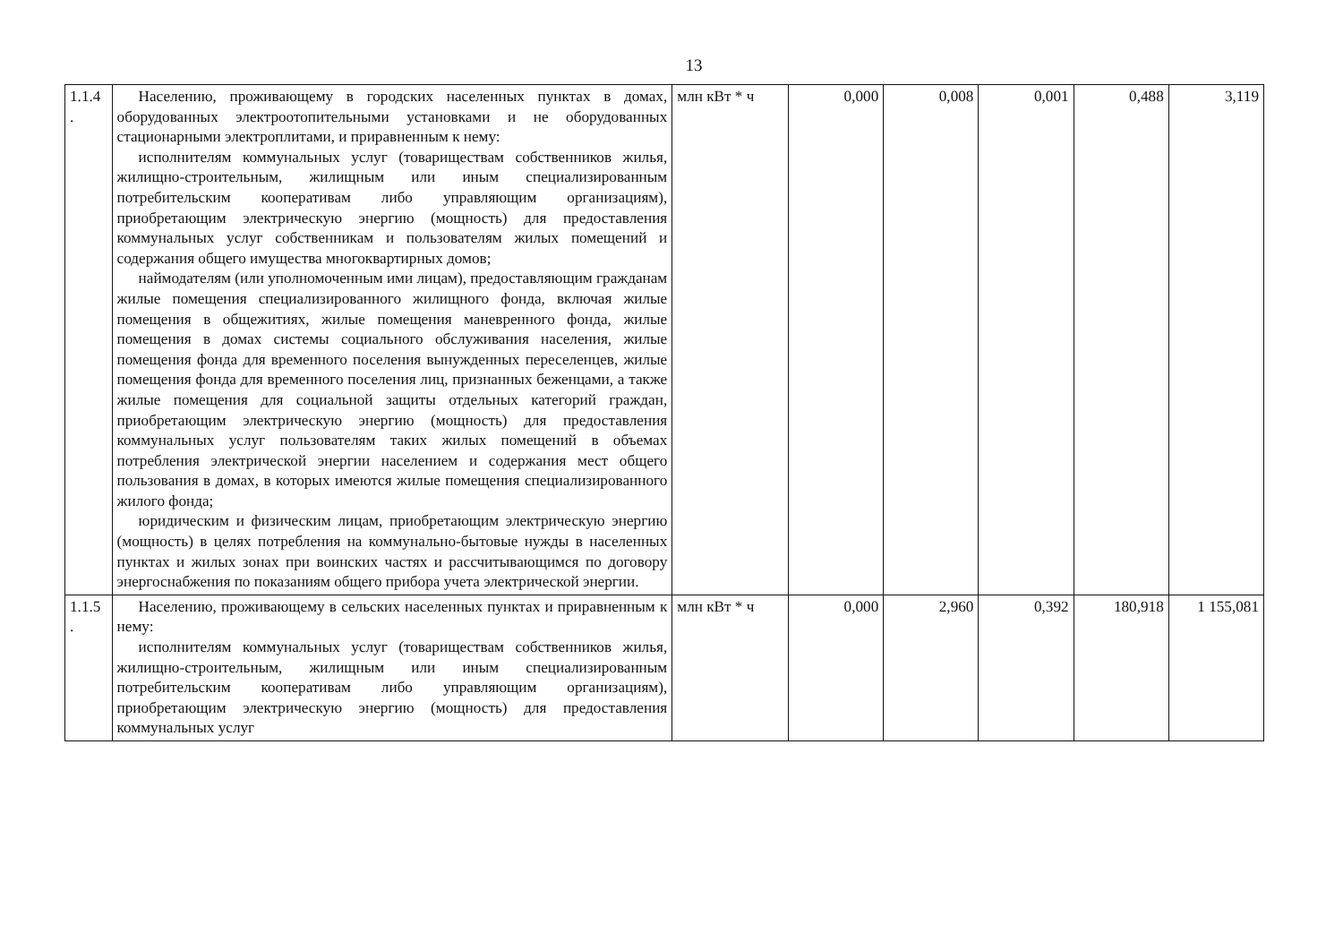13
| 1.1.4 . | Населению, проживающему в городских населенных пунктах в домах, оборудованных электроотопительными установками и не оборудованных стационарными электроплитами, и приравненным к нему: исполнителям коммунальных услуг (товариществам собственников жилья, жилищно-строительным, жилищным или иным специализированным потребительским кооперативам либо управляющим организациям), приобретающим электрическую энергию (мощность) для предоставления коммунальных услуг собственникам и пользователям жилых помещений и содержания общего имущества многоквартирных домов; наймодателям (или уполномоченным ими лицам), предоставляющим гражданам жилые помещения специализированного жилищного фонда, включая жилые помещения в общежитиях, жилые помещения маневренного фонда, жилые помещения в домах системы социального обслуживания населения, жилые помещения фонда для временного поселения вынужденных переселенцев, жилые помещения фонда для временного поселения лиц, признанных беженцами, а также жилые помещения для социальной защиты отдельных категорий граждан, приобретающим электрическую энергию (мощность) для предоставления коммунальных услуг пользователям таких жилых помещений в объемах потребления электрической энергии населением и содержания мест общего пользования в домах, в которых имеются жилые помещения специализированного жилого фонда; юридическим и физическим лицам, приобретающим электрическую энергию (мощность) в целях потребления на коммунально-бытовые нужды в населенных пунктах и жилых зонах при воинских частях и рассчитывающимся по договору энергоснабжения по показаниям общего прибора учета электрической энергии. | млн кВт * ч | 0,000 | 0,008 | 0,001 | 0,488 | 3,119 |
| 1.1.5 . | Населению, проживающему в сельских населенных пунктах и приравненным к нему: исполнителям коммунальных услуг (товариществам собственников жилья, жилищно-строительным, жилищным или иным специализированным потребительским кооперативам либо управляющим организациям), приобретающим электрическую энергию (мощность) для предоставления коммунальных услуг | млн кВт * ч | 0,000 | 2,960 | 0,392 | 180,918 | 1 155,081 |